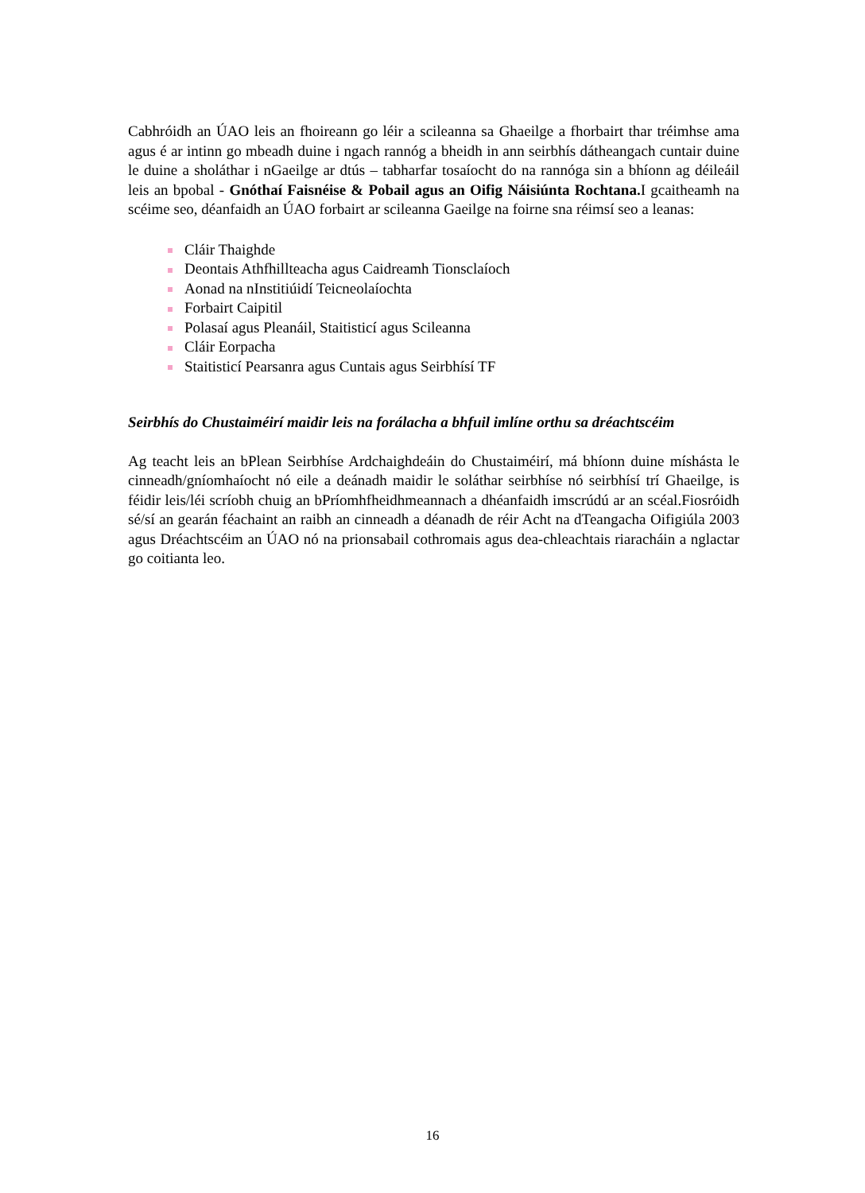Cabhróidh an ÚAO leis an fhoireann go léir a scileanna sa Ghaeilge a fhorbairt thar tréimhse ama agus é ar intinn go mbeadh duine i ngach rannóg a bheidh in ann seirbhís dátheangach cuntair duine le duine a sholáthar i nGaeilge ar dtús – tabharfar tosaíocht do na rannóga sin a bhíonn ag déileáil leis an bpobal - Gnóthaí Faisnéise & Pobail agus an Oifig Náisiúnta Rochtana. I gcaitheamh na scéime seo, déanfaidh an ÚAO forbairt ar scileanna Gaeilge na foirne sna réimsí seo a leanas:
Cláir Thaighde
Deontais Athfhillteacha agus Caidreamh Tionsclaíoch
Aonad na nInstitiúidí Teicneolaíochta
Forbairt Caipitil
Polasaí agus Pleanáil, Staitisticí agus Scileanna
Cláir Eorpacha
Staitisticí Pearsanra agus Cuntais agus Seirbhísí TF
Seirbhís do Chustaiméirí maidir leis na forálacha a bhfuil imlíne orthu sa dréachtscéim
Ag teacht leis an bPlean Seirbhíse Ardchaighdeáin do Chustaiméirí, má bhíonn duine míshásta le cinneadh/gníomhaíocht nó eile a deánadh maidir le soláthar seirbhíse nó seirbhísí trí Ghaeilge, is féidir leis/léi scríobh chuig an bPríomhfheidhmeannach a dhéanfaidh imscrúdú ar an scéal.Fiosróidh sé/sí an gearán féachaint an raibh an cinneadh a déanadh de réir Acht na dTeangacha Oifigiúla 2003 agus Dréachtscéim an ÚAO nó na prionsabail cothromais agus dea-chleachtais riaracháin a nglactar go coitianta leo.
16